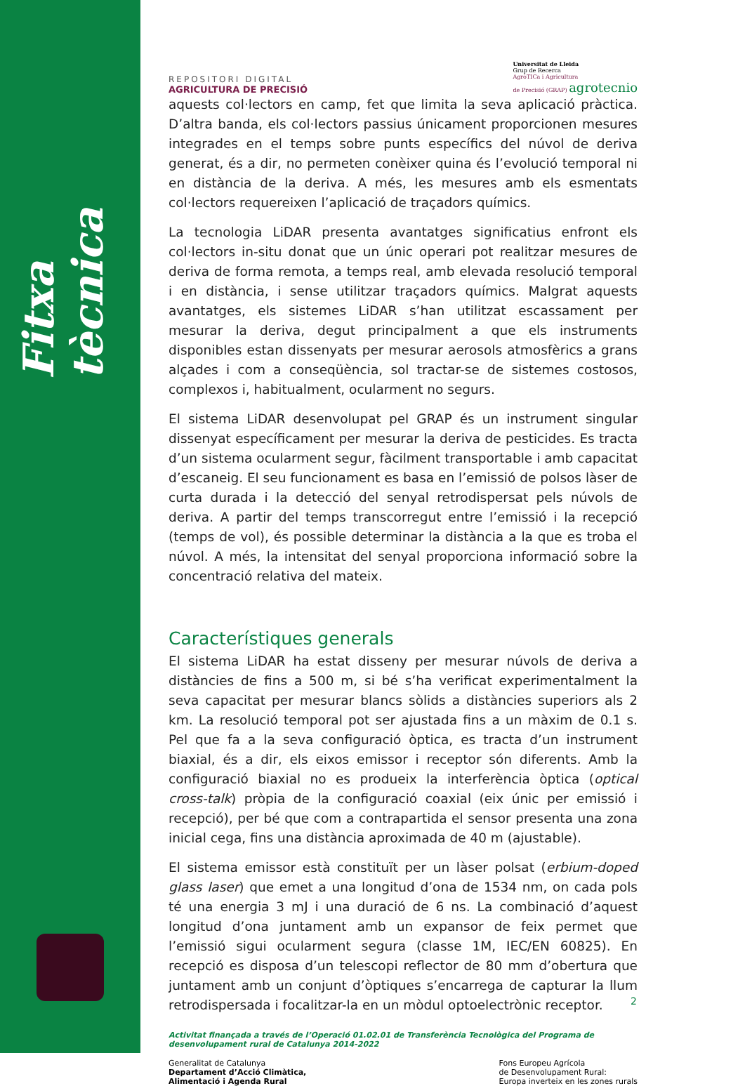Fitxa tècnica
REPOSITORI DIGITAL
AGRICULTURA DE PRECISIÓ
Universitat de Lleida
Grup de Recerca
AgròTICa i Agricultura
de Precisió (GRAP) agrotecnio
aquests col·lectors en camp, fet que limita la seva aplicació pràctica. D’altra banda, els col·lectors passius únicament proporcionen mesures integrades en el temps sobre punts específics del núvol de deriva generat, és a dir, no permeten conèixer quina és l’evolució temporal ni en distància de la deriva. A més, les mesures amb els esmentats col·lectors requereixen l’aplicació de traçadors químics.
La tecnologia LiDAR presenta avantatges significatius enfront els col·lectors in-situ donat que un únic operari pot realitzar mesures de deriva de forma remota, a temps real, amb elevada resolució temporal i en distància, i sense utilitzar traçadors químics. Malgrat aquests avantatges, els sistemes LiDAR s’han utilitzat escassament per mesurar la deriva, degut principalment a que els instruments disponibles estan dissenyats per mesurar aerosols atmosfèrics a grans alçades i com a conseqüència, sol tractar-se de sistemes costosos, complexos i, habitualment, ocularment no segurs.
El sistema LiDAR desenvolupat pel GRAP és un instrument singular dissenyat específicament per mesurar la deriva de pesticides. Es tracta d’un sistema ocularment segur, fàcilment transportable i amb capacitat d’escaneig. El seu funcionament es basa en l’emissió de polsos làser de curta durada i la detecció del senyal retrodispersat pels núvols de deriva. A partir del temps transcorregut entre l’emissió i la recepció (temps de vol), és possible determinar la distància a la que es troba el núvol. A més, la intensitat del senyal proporciona informació sobre la concentració relativa del mateix.
Característiques generals
El sistema LiDAR ha estat disseny per mesurar núvols de deriva a distàncies de fins a 500 m, si bé s’ha verificat experimentalment la seva capacitat per mesurar blancs sòlids a distàncies superiors als 2 km. La resolució temporal pot ser ajustada fins a un màxim de 0.1 s. Pel que fa a la seva configuració òptica, es tracta d’un instrument biaxial, és a dir, els eixos emissor i receptor són diferents. Amb la configuració biaxial no es produeix la interferència òptica (optical cross-talk) pròpia de la configuració coaxial (eix únic per emissió i recepció), per bé que com a contrapartida el sensor presenta una zona inicial cega, fins una distància aproximada de 40 m (ajustable).
El sistema emissor està constituït per un làser polsat (erbium-doped glass laser) que emet a una longitud d’ona de 1534 nm, on cada pols té una energia 3 mJ i una duració de 6 ns. La combinació d’aquest longitud d’ona juntament amb un expansor de feix permet que l’emissió sigui ocularment segura (classe 1M, IEC/EN 60825). En recepció es disposa d’un telescopi reflector de 80 mm d’obertura que juntament amb un conjunt d’òptiques s’encarrega de capturar la llum retrodispersada i focalitzar-la en un mòdul optoelectrònic receptor.
Activitat finançada a través de l’Operació 01.02.01 de Transferència Tecnològica del Programa de desenvolupament rural de Catalunya 2014-2022
Generalitat de Catalunya
Departament d’Acció Climàtica,
Alimentació i Agenda Rural
Fons Europeu Agrícola
de Desenvolupament Rural:
Europa inverteix en les zones rurals
2